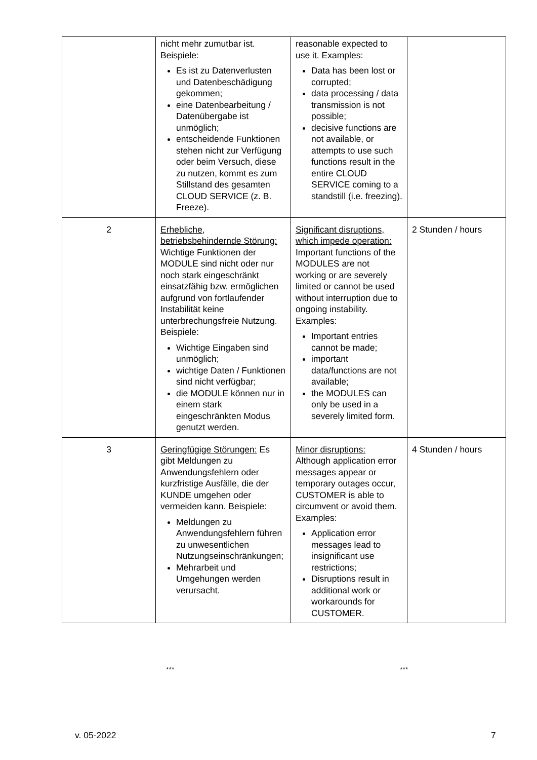| | nicht mehr zumutbar ist. Beispiele: Es ist zu Datenverlusten und Datenbeschädigung gekommen; eine Datenbearbeitung / Datenübergabe ist unmöglich; entscheidende Funktionen stehen nicht zur Verfügung oder beim Versuch, diese zu nutzen, kommt es zum Stillstand des gesamten CLOUD SERVICE (z. B. Freeze). | reasonable expected to use it. Examples: Data has been lost or corrupted; data processing / data transmission is not possible; decisive functions are not available, or attempts to use such functions result in the entire CLOUD SERVICE coming to a standstill (i.e. freezing). | |
| 2 | Erhebliche, betriebsbehindernde Störung: Wichtige Funktionen der MODULE sind nicht oder nur noch stark eingeschränkt einsatzfähig bzw. ermöglichen aufgrund von fortlaufender Instabilität keine unterbrechungsfreie Nutzung. Beispiele: Wichtige Eingaben sind unmöglich; wichtige Daten / Funktionen sind nicht verfügbar; die MODULE können nur in einem stark eingeschränkten Modus genutzt werden. | Significant disruptions, which impede operation: Important functions of the MODULES are not working or are severely limited or cannot be used without interruption due to ongoing instability. Examples: Important entries cannot be made; important data/functions are not available; the MODULES can only be used in a severely limited form. | 2 Stunden / hours |
| 3 | Geringfügige Störungen: Es gibt Meldungen zu Anwendungsfehlern oder kurzfristige Ausfälle, die der KUNDE umgehen oder vermeiden kann. Beispiele: Meldungen zu Anwendungsfehlern führen zu unwesentlichen Nutzungseinschränkungen; Mehrarbeit und Umgehungen werden verursacht. | Minor disruptions: Although application error messages appear or temporary outages occur, CUSTOMER is able to circumvent or avoid them. Examples: Application error messages lead to insignificant use restrictions; Disruptions result in additional work or workarounds for CUSTOMER. | 4 Stunden / hours |
*** ***
v. 05-2022 7